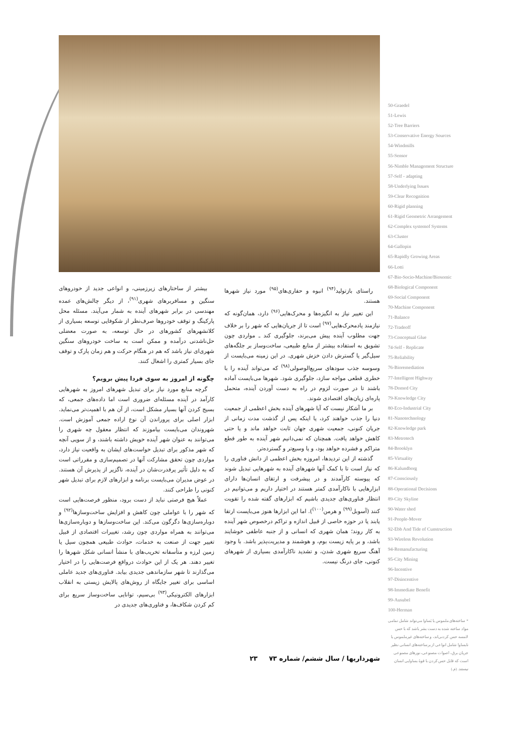بیشتر از ساختارهای زیرزمینی، و انواعی جدید از خودروهای سنگین و مسافربرهای شهری<sup>(۹۱)</sup>، از دیگر چالش‌های عمده مهندسی در برابر شهرهای آینده به شمار می‌آیند. مسئله محل پارکینگ و توقف خودروها صرف‌نظر از شکوفایی توسعه بسیاری از کلانشهرهای کشورهای در حال توسعه، به صورت معضلی حل‌ناشدنی درآمده و ممکن است به ساخت خودروهای سنگین شهری‌ای نیاز باشد که هم در هنگام حرکت و هم زمان پارک و توقف جای بسیار کمتری را اشغال کنند.
چگونه از امروز به سوی فردا پیش برویم؟
گرچه منابع مورد نیاز برای تبدیل شهرهای امروز به شهرهایی کارآمد در آینده مسئله‌ای ضروری است اما داده‌های جمعی، که بسیج کردن آنها بسیار مشکل است، از آن هم با اهمیت‌تر می‌نماید. ابزار اصلی برای پروراندن آن نوع اراده جمعی آموزش است. شهروندان می‌بایست بیاموزند که انتظار معقول چه شهری را می‌توانند به عنوان شهر آینده خویش داشته باشند، و از سویی آنچه که شهر مذکور برای تبدیل خواست‌های ایشان به واقعیت نیاز دارد، مواردی چون تحقق مشارکت آنها در تصمیم‌سازی و مقرراتی است که به دلیل تأثیر پرقدرت‌شان در آینده، ناگزیر از پذیرش آن هستند. در عوض مدیران می‌بایست برنامه و ابزارهای لازم برای تبدیل شهر کنونی را طراحی کنند.
عملاً هیچ فرصتی نباید از دست برود، منظور فرصت‌هایی است که شهر را با عواملی چون کاهش و افزایش ساخت‌وسازها<sup>(۹۲)</sup> و دوباره‌سازی‌ها دگرگون می‌کند. این ساخت‌وسازها و دوباره‌سازی‌ها می‌توانند به همراه مواردی چون رشد، تغییرات اقتصادی از قبیل تغییر جهت از صنعت به خدمات، حوادث طبیعی همچون سیل یا زمین لرزه و متأسفانه تخریب‌های با منشأ انسانی شکل شهرها را تغییر دهند. هر یک از این حوادث درواقع فرصت‌هایی را در اختیار می‌گذارند تا شهر سازماندهی جدیدی بیابد. فناوری‌های جدید عاملی اساسی برای تغییر جایگاه از روش‌های پالایش زیستی به انقلاب ابزارهای الکترونیکی<sup>(۹۳)</sup> بی‌سیم، توانایی ساخت‌وساز سریع برای کم کردن شکاف‌ها، و فناوری‌های جدیدی در
راستای بازتولید<sup>(۹۴)</sup> انبوه و حفاری‌های<sup>(۹۵)</sup> مورد نیاز شهرها هستند.
این تغییر نیاز به انگیزه‌ها و محرک‌هایی<sup>(۹۶)</sup> دارد، همان‌گونه که نیازمند پادمحرک‌هایی<sup>(۹۷)</sup> است تا از جریان‌هایی که شهر را بر خلاف جهت مطلوب آینده پیش می‌برند، جلوگیری کند ـ مواردی چون تشویق به استفاده بیشتر از منابع طبیعی، ساخت‌وساز بر جلگه‌های سیل‌گیر یا گسترش دادن خزش شهری. در این زمینه می‌بایست از وسوسه جذب سودهای سریع‌الوصولی<sup>(۹۸)</sup> که می‌تواند آینده را با خطری قطعی مواجه سازد، جلوگیری شود. شهرها می‌بایست آماده باشند تا در صورت لزوم در راه به دست آوردن آینده، متحمل پاره‌ای زیان‌های اقتصادی شوند.
بر ما آشکار نیست که آیا شهرهای آینده بخش اعظمی از جمعیت دنیا را جذب خواهند کرد، یا اینکه پس از گذشت مدت زمانی از جریان کنونی، جمعیت شهری جهان ثابت خواهد ماند و یا حتی کاهش خواهد یافت. همچنان که نمی‌دانیم شهر آینده به طور قطع متراکم و فشرده خواهد بود، و یا وسیع‌تر و گسترده‌تر.
گذشته از این تردیدها، امروزه بخش اعظمی از دانش فناوری را که نیاز است تا با کمک آنها شهرهای آینده به شهرهایی تبدیل شوند که پیوسته کارآمدند و در پیشرفت و ارتقای انسان‌ها دارای ابزارهایی با ناکارآمدی کمتر هستند در اختیار داریم و می‌توانیم در انتظار فناوری‌های جدیدی باشیم که ابزارهای گفته شده را تقویت کنند (آسوبل<sup>(۹۹)</sup> و هرمن<sup>(۱۰۰)</sup>). اما این ابزارها هنوز می‌بایست ارتقا یابند یا در حوزه خاصی از قبیل اندازه و تراکم درخصوص شهر آینده به کار روند؛ همان شهری که انسانی و از جنبه عاطفی خوشایند باشد، و بر پایه زیست بوم، و هوشمند و مدیریت‌پذیر باشد. با وجود آهنگ سریع شهری شدن، و تشدید ناکارآمدی بسیاری از شهرهای کنونی، جای درنگ نیست.
50-Graedel
51-Lewis
52-Tree Barriers
53-Conservative Energy Sources
54-Windmills
55-Sensor
56-Nimble Management Structure
57-Self - adapting
58-Underlying Issues
59-Clear Recognition
60-Rigid planning
61-Rigid Geometric Arrangement
62-Complex systemof Systems
63-Cluster
64-Gallopin
65-Rapidly Growing Areas
66-Lotti
67-Bio-Socio-Machine/Biosomic
68-Biological Component
69-Social Component
70-Machine Component
71-Balance
72-Tradeoff
73-Conceptual Glue
74-Self - Replicate
75-Reliability
76-Bioremediation
77-Intelligent Highway
78-Domed City
79-Knowledge City
80-Eco-Industrial City
81-Nanotechnology
82-Knowledge park
83-Metrotech
84-Brooklyn
85-Virtuality
86-Kalundborg
87-Consciously
88-Operational Decisions
89-City Skyline
90-Water shed
91-People-Mover
92-Ebb And Tide of Cunstruction
93-Wireless Revolution
94-Remanufacturing
95-City Mining
96-Incentive
97-Disincentive
98-Immediate Benefit
99-Ausubel
100-Herman
* ساخته‌های ملموس یا بَساوا می‌تواند شامل تمامی مواد ساخته شده به دست بشر باشد که با حس لامسه حس کردنی‌اند، و ساخته‌های غیرملموس یا نابساوا شامل انواعی از برساخته‌های انسانی نظیر جریان برق، اصوات مصنوعی، نورهای مصنوعی است که قابل حس کردن با قوهٔ بساوایی انسان نیستند. (م.)
شهرداریها / سال ششم/ شماره ۷۳ ۲۳